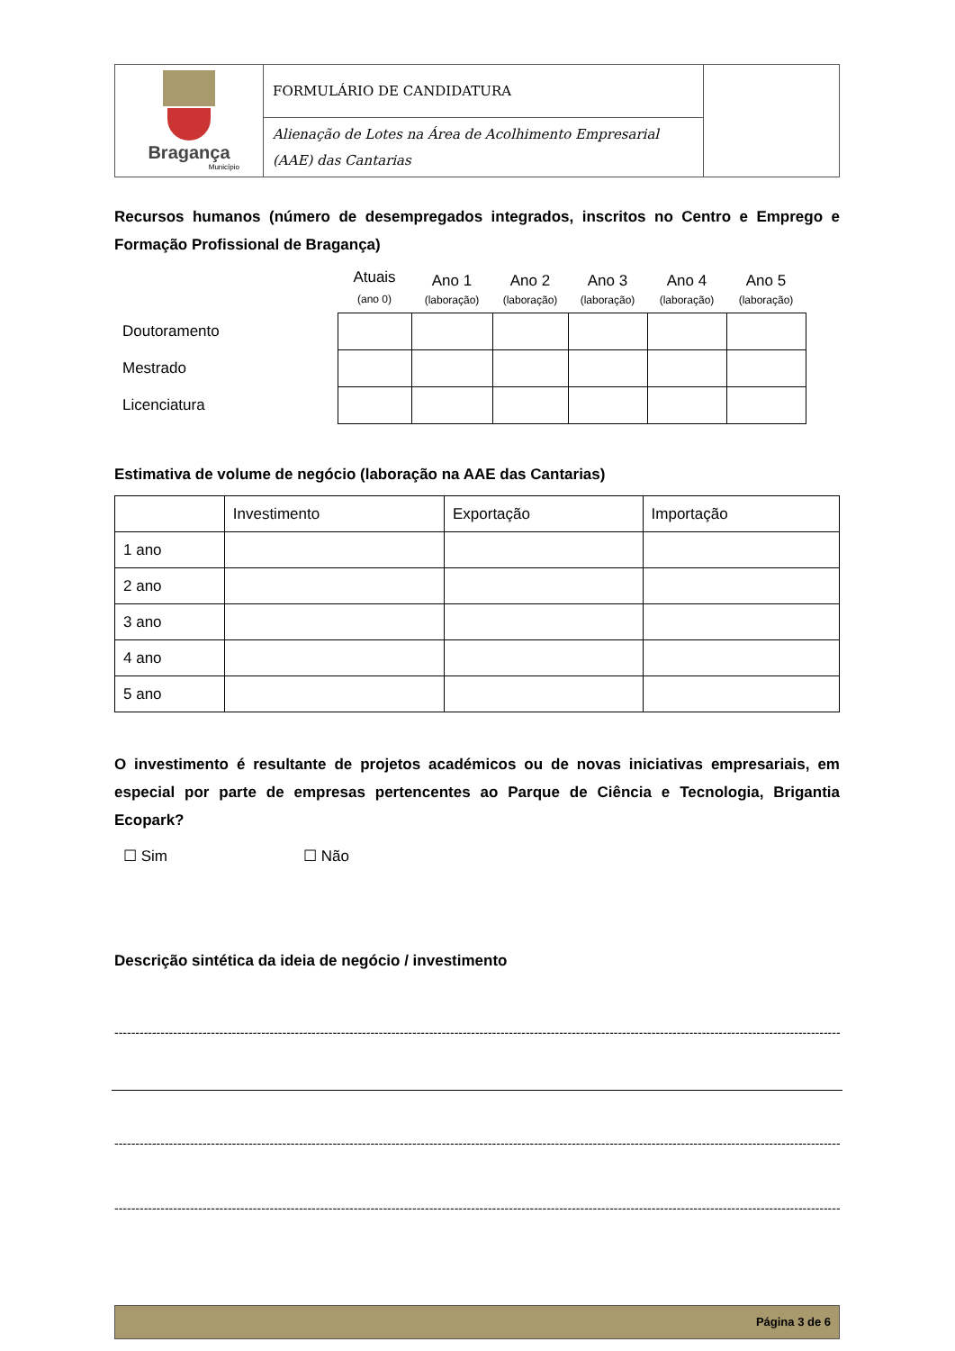| Bragança Município | FORMULÁRIO DE CANDIDATURA | |
| | Alienação de Lotes na Área de Acolhimento Empresarial (AAE) das Cantarias | |
Recursos humanos (número de desempregados integrados, inscritos no Centro e Emprego e Formação Profissional de Bragança)
| | Atuais (ano 0) | Ano 1 (laboração) | Ano 2 (laboração) | Ano 3 (laboração) | Ano 4 (laboração) | Ano 5 (laboração) |
| Doutoramento | | | | | | |
| Mestrado | | | | | | |
| Licenciatura | | | | | | |
Estimativa de volume de negócio (laboração na AAE das Cantarias)
| | Investimento | Exportação | Importação |
| 1 ano | | | |
| 2 ano | | | |
| 3 ano | | | |
| 4 ano | | | |
| 5 ano | | | |
O investimento é resultante de projetos académicos ou de novas iniciativas empresariais, em especial por parte de empresas pertencentes ao Parque de Ciência e Tecnologia, Brigantia Ecopark?
☐ Sim ☐ Não
Descrição sintética da ideia de negócio / investimento
----------------------------------------------------------------------------------------------------------------------------------------------------------------------------------------------------
----------------------------------------------------------------------------------------------------------------------------------------------------------------------------------------------------
----------------------------------------------------------------------------------------------------------------------------------------------------------------------------------------------------
Página 3 de 6